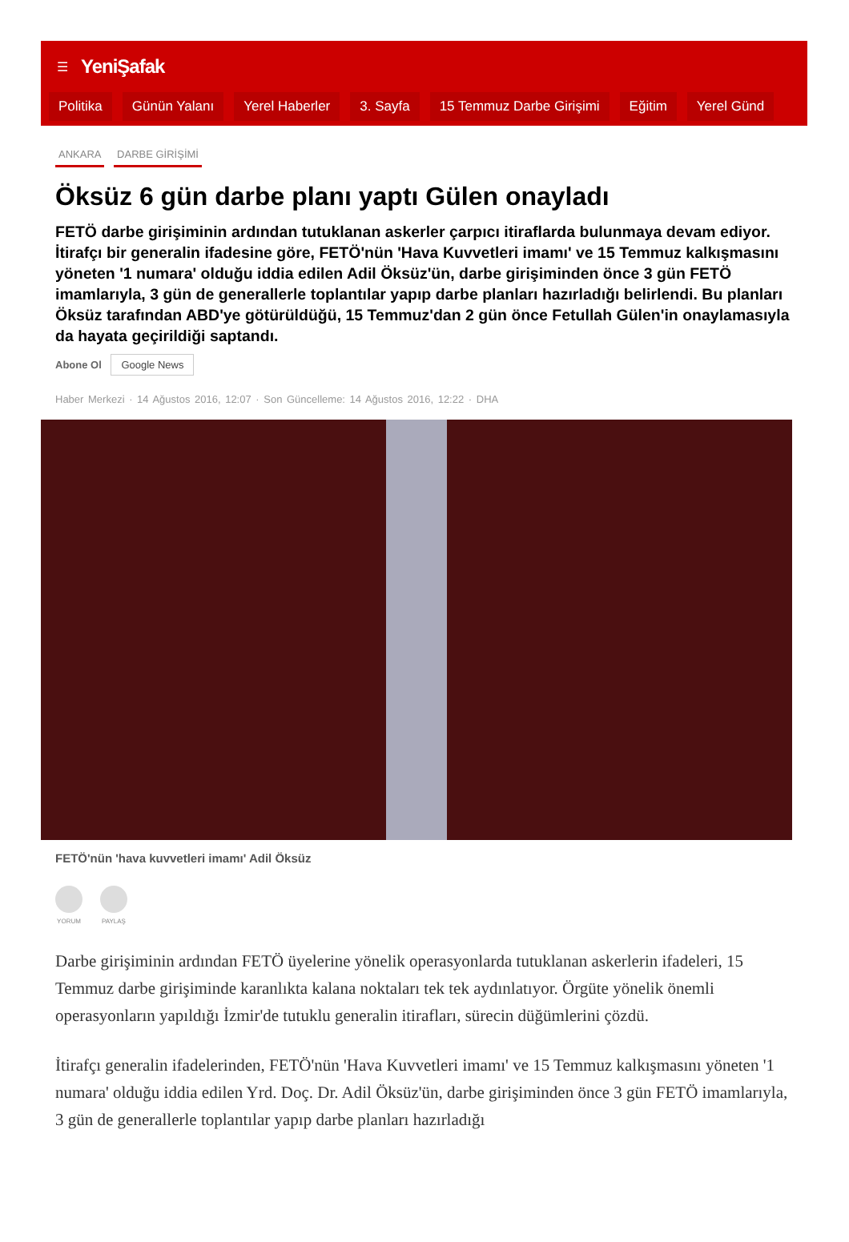☰ YeniŞafak
Politika Günün Yalanı Yerel Haberler 3. Sayfa 15 Temmuz Darbe Girişimi Eğitim Yerel Günd
ANKARA DARBE GİRİŞİMİ
Öksüz 6 gün darbe planı yaptı Gülen onayladı
FETÖ darbe girişiminin ardından tutuklanan askerler çarpıcı itiraflarda bulunmaya devam ediyor. İtirafçı bir generalin ifadesine göre, FETÖ'nün 'Hava Kuvvetleri imamı' ve 15 Temmuz kalkışmasını yöneten '1 numara' olduğu iddia edilen Adil Öksüz'ün, darbe girişiminden önce 3 gün FETÖ imamlarıyla, 3 gün de generallerle toplantılar yapıp darbe planları hazırladığı belirlendi. Bu planları Öksüz tarafından ABD'ye götürüldüğü, 15 Temmuz'dan 2 gün önce Fetullah Gülen'in onaylamasıyla da hayata geçirildiği saptandı.
Abone Ol Google News
Haber Merkezi · 14 Ağustos 2016, 12:07 · Son Güncelleme: 14 Ağustos 2016, 12:22 · DHA
FETÖ'nün 'hava kuvvetleri imamı' Adil Öksüz
YORUM PAYLAŞ
Darbe girişiminin ardından FETÖ üyelerine yönelik operasyonlarda tutuklanan askerlerin ifadeleri, 15 Temmuz darbe girişiminde karanlıkta kalana noktaları tek tek aydınlatıyor. Örgüte yönelik önemli operasyonların yapıldığı İzmir'de tutuklu generalin itirafları, sürecin düğümlerini çözdü.
İtirafçı generalin ifadelerinden, FETÖ'nün 'Hava Kuvvetleri imamı' ve 15 Temmuz kalkışmasını yöneten '1 numara' olduğu iddia edilen Yrd. Doç. Dr. Adil Öksüz'ün, darbe girişiminden önce 3 gün FETÖ imamlarıyla, 3 gün de generallerle toplantılar yapıp darbe planları hazırladığı